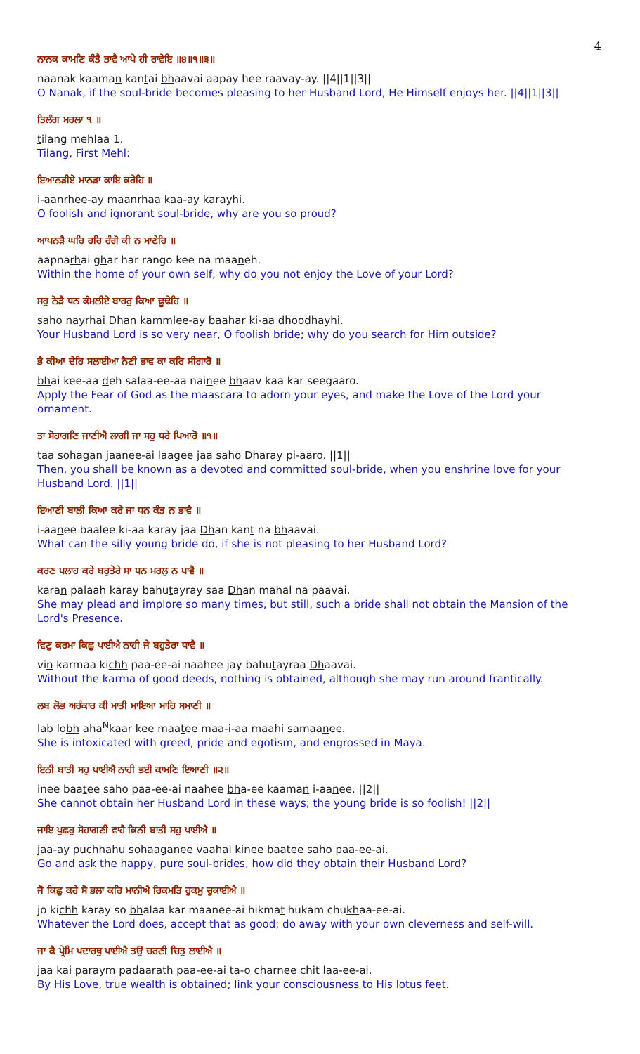4
ਨਾਨਕ ਕਾਮਣਿ ਕੰਤੈ ਭਾਵੈ ਆਪੇ ਹੀ ਰਾਵੇਇ ॥੪॥੧॥੩॥
naanak kaaman kantai bhaavai aapay hee raavay-ay. ||4||1||3||
O Nanak, if the soul-bride becomes pleasing to her Husband Lord, He Himself enjoys her. ||4||1||3||
ਤਿਲੰਗ ਮਹਲਾ ੧ ॥
tilang mehlaa 1.
Tilang, First Mehl:
ਇਆਨੜੀਏ ਮਾਨੜਾ ਕਾਇ ਕਰੇਹਿ ॥
i-aanrhee-ay maanrhaa kaa-ay karayhi.
O foolish and ignorant soul-bride, why are you so proud?
ਆਪਨੜੈ ਘਰਿ ਹਰਿ ਰੰਗੋ ਕੀ ਨ ਮਾਣੇਹਿ ॥
aapnarhai ghar har rango kee na maaneh.
Within the home of your own self, why do you not enjoy the Love of your Lord?
ਸਹੁ ਨੇੜੈ ਧਨ ਕੰਮਲੀਏ ਬਾਹਰੁ ਕਿਆ ਢੂਢੇਹਿ ॥
saho nayrhai Dhan kammlee-ay baahar ki-aa dhoodhayhi.
Your Husband Lord is so very near, O foolish bride; why do you search for Him outside?
ਭੈ ਕੀਆ ਦੇਹਿ ਸਲਾਈਆ ਨੈਣੀ ਭਾਵ ਕਾ ਕਰਿ ਸੀਗਾਰੋ ॥
bhai kee-aa deh salaa-ee-aa nainee bhaav kaa kar seegaaro.
Apply the Fear of God as the maascara to adorn your eyes, and make the Love of the Lord your ornament.
ਤਾ ਸੋਹਾਗਣਿ ਜਾਣੀਐ ਲਾਗੀ ਜਾ ਸਹੁ ਧਰੇ ਪਿਆਰੋ ॥੧॥
taa sohagan jaanee-ai laagee jaa saho Dharay pi-aaro. ||1||
Then, you shall be known as a devoted and committed soul-bride, when you enshrine love for your Husband Lord. ||1||
ਇਆਣੀ ਬਾਲੀ ਕਿਆ ਕਰੇ ਜਾ ਧਨ ਕੰਤ ਨ ਭਾਵੈ ॥
i-aanee baalee ki-aa karay jaa Dhan kant na bhaavai.
What can the silly young bride do, if she is not pleasing to her Husband Lord?
ਕਰਣ ਪਲਾਹ ਕਰੇ ਬਹੁਤੇਰੇ ਸਾ ਧਨ ਮਹਲੁ ਨ ਪਾਵੈ ॥
karan palaah karay bahutayray saa Dhan mahal na paavai.
She may plead and implore so many times, but still, such a bride shall not obtain the Mansion of the Lord's Presence.
ਵਿਣੁ ਕਰਮਾ ਕਿਛੁ ਪਾਈਐ ਨਾਹੀ ਜੇ ਬਹੁਤੇਰਾ ਧਾਵੈ ॥
vin karmaa kichh paa-ee-ai naahee jay bahutayraa Dhaavai.
Without the karma of good deeds, nothing is obtained, although she may run around frantically.
ਲਬ ਲੋਭ ਅਹੰਕਾਰ ਕੀ ਮਾਤੀ ਮਾਇਆ ਮਾਹਿ ਸਮਾਣੀ ॥
lab lobh aha<sup>N</sup>kaar kee maatee maa-i-aa maahi samaanee.
She is intoxicated with greed, pride and egotism, and engrossed in Maya.
ਇਨੀ ਬਾਤੀ ਸਹੁ ਪਾਈਐ ਨਾਹੀ ਭਈ ਕਾਮਣਿ ਇਆਣੀ ॥੨॥
inee baatee saho paa-ee-ai naahee bha-ee kaaman i-aanee. ||2||
She cannot obtain her Husband Lord in these ways; the young bride is so foolish! ||2||
ਜਾਇ ਪੁਛਹੁ ਸੋਹਾਗਣੀ ਵਾਹੈ ਕਿਨੀ ਬਾਤੀ ਸਹੁ ਪਾਈਐ ॥
jaa-ay puchhahu sohaaganee vaahai kinee baatee saho paa-ee-ai.
Go and ask the happy, pure soul-brides, how did they obtain their Husband Lord?
ਜੋ ਕਿਛੁ ਕਰੇ ਸੋ ਭਲਾ ਕਰਿ ਮਾਨੀਐ ਹਿਕਮਤਿ ਹੁਕਮੁ ਚੁਕਾਈਐ ॥
jo kichh karay so bhalaa kar maanee-ai hikmat hukam chukhaa-ee-ai.
Whatever the Lord does, accept that as good; do away with your own cleverness and self-will.
ਜਾ ਕੈ ਪ੍ਰੇਮਿ ਪਦਾਰਥੁ ਪਾਈਐ ਤਉ ਚਰਣੀ ਚਿਤੁ ਲਾਈਐ ॥
jaa kai paraym padaarath paa-ee-ai ta-o charnee chit laa-ee-ai.
By His Love, true wealth is obtained; link your consciousness to His lotus feet.